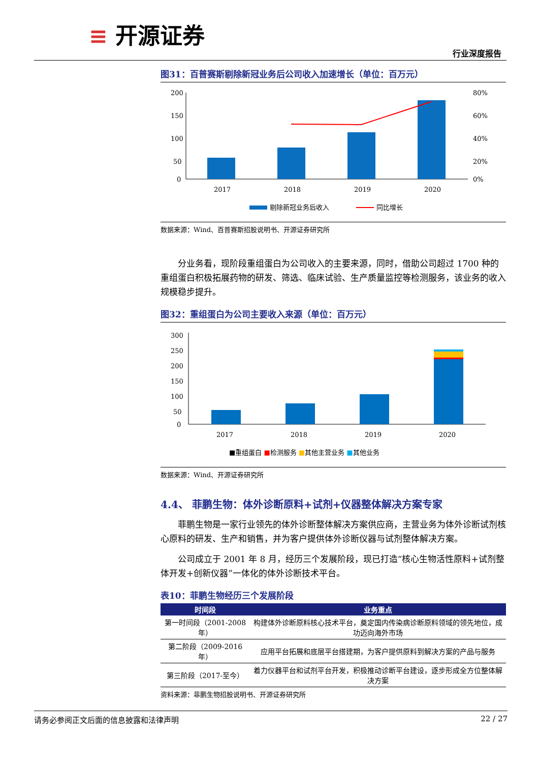≡ 开源证券
行业深度报告
图31：百普赛斯剔除新冠业务后公司收入加速增长（单位：百万元）
200
150
100
50
0
80%
60%
40%
20%
0%
2017
2018
2019
2020
剔除新冠业务后收入
同比增长
数据来源：Wind、百普赛斯招股说明书、开源证券研究所
分业务看，现阶段重组蛋白为公司收入的主要来源，同时，借助公司超过 1700 种的重组蛋白积极拓展药物的研发、筛选、临床试验、生产质量监控等检测服务，该业务的收入规模稳步提升。
图32：重组蛋白为公司主要收入来源（单位：百万元）
300
250
200
150
100
50
0
2017
2018
2019
2020
■重组蛋白 ■检测服务 ■其他主营业务 ■其他业务
数据来源：Wind、开源证券研究所
4.4、 菲鹏生物：体外诊断原料+试剂+仪器整体解决方案专家
菲鹏生物是一家行业领先的体外诊断整体解决方案供应商，主营业务为体外诊断试剂核心原料的研发、生产和销售，并为客户提供体外诊断仪器与试剂整体解决方案。
公司成立于 2001 年 8 月，经历三个发展阶段，现已打造“核心生物活性原料+试剂整体开发+创新仪器”一体化的体外诊断技术平台。
表10：菲鹏生物经历三个发展阶段
| 时间段 | 业务重点 |
| --- | --- |
| 第一时间段（2001-2008 年） | 构建体外诊断原料核心技术平台，奠定国内传染病诊断原料领域的领先地位，成功迈向海外市场 |
| 第二阶段（2009-2016 年） | 应用平台拓展和底层平台搭建期，为客户提供原料到解决方案的产品与服务 |
| 第三阶段（2017-至今） | 着力仪器平台和试剂平台开发，积极推动诊断平台建设，逐步形成全方位整体解决方案 |
资料来源：菲鹏生物招股说明书、开源证券研究所
请务必参阅正文后面的信息披露和法律声明 22 / 27